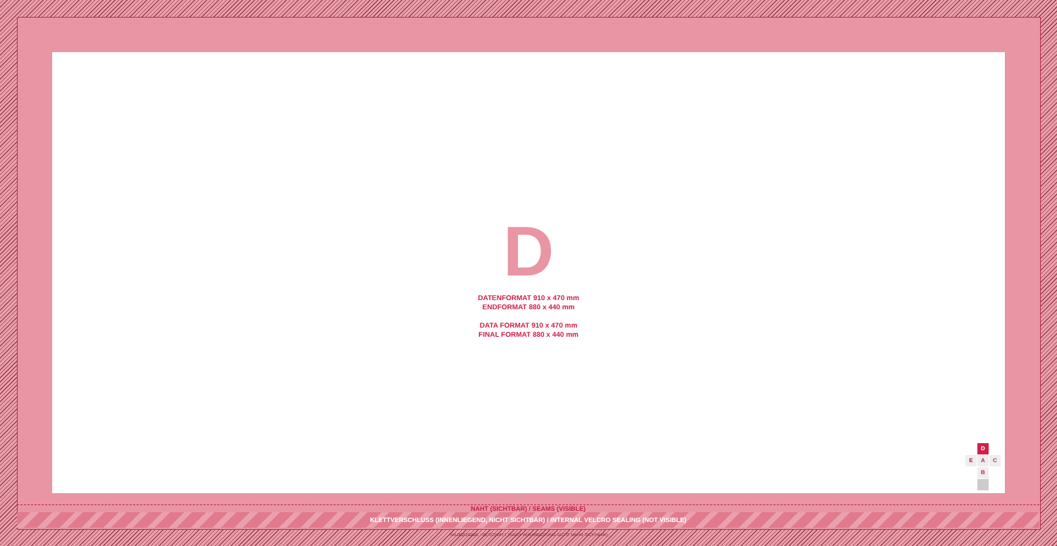D
DATENFORMAT 910 x 470 mm
ENDFORMAT 880 x 440 mm
DATA FORMAT 910 x 470 mm
FINAL FORMAT 880 x 440 mm
D
E A C
B
NAHT (SICHTBAR) / SEAMS (VISIBLE)
KLETTVERSCHLUSS (INNENLIEGEND, NICHT SICHTBAR) / INTERNAL VELCRO SEALING (NOT VISIBLE)
SAUMZUGABE / BESCHNITT (NACH VERARBEITUNG NICHT MEHR SICHTBAR)